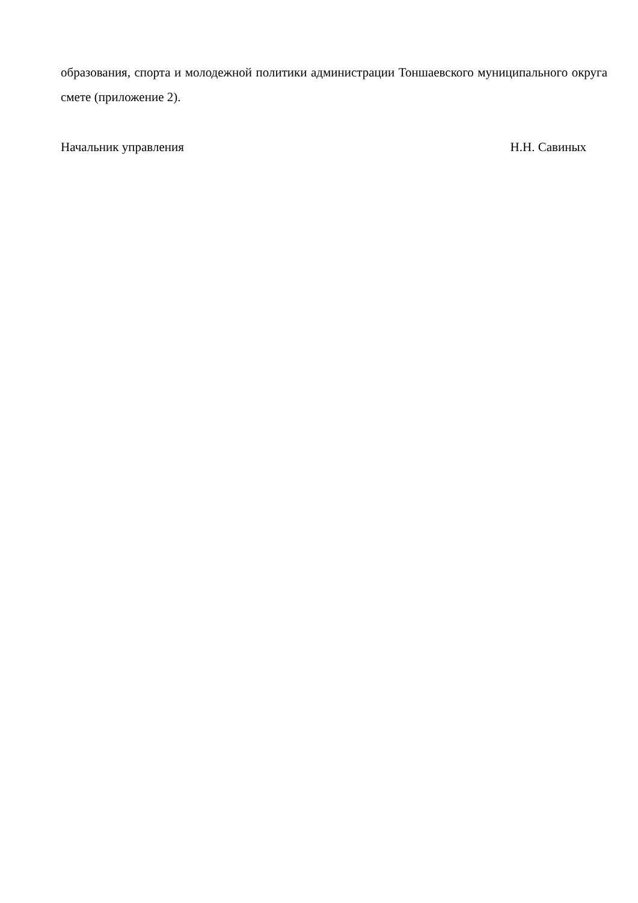образования, спорта и молодежной политики администрации Тоншаевского муниципального округа смете (приложение 2).
Начальник управления Н.Н. Савиных